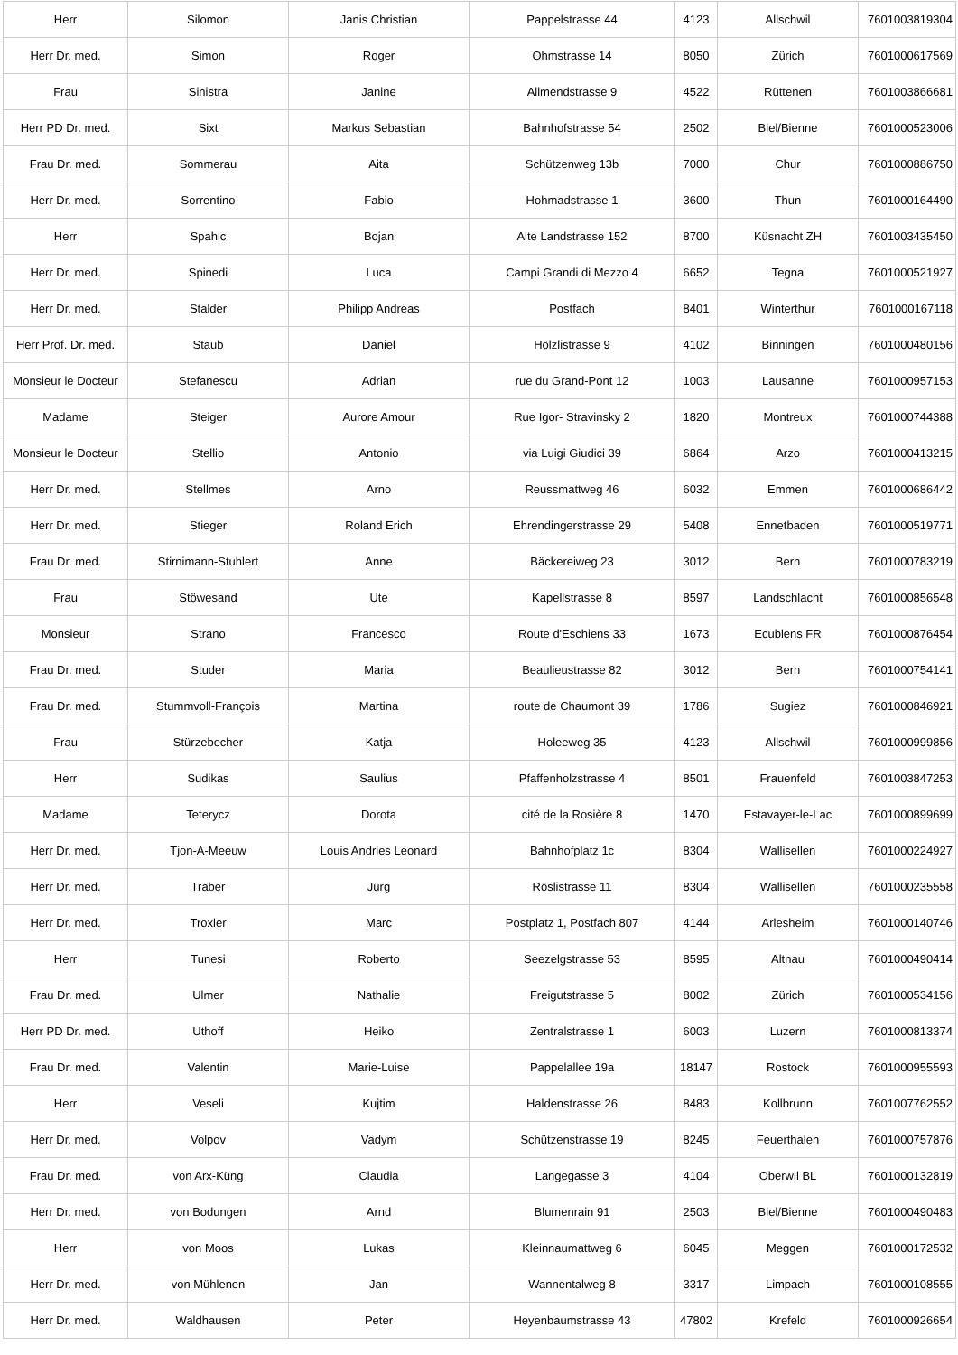| Herr | Silomon | Janis Christian | Pappelstrasse 44 | 4123 | Allschwil | 7601003819304 |
| Herr Dr. med. | Simon | Roger | Ohmstrasse 14 | 8050 | Zürich | 7601000617569 |
| Frau | Sinistra | Janine | Allmendstrasse 9 | 4522 | Rüttenen | 7601003866681 |
| Herr PD Dr. med. | Sixt | Markus Sebastian | Bahnhofstrasse 54 | 2502 | Biel/Bienne | 7601000523006 |
| Frau Dr. med. | Sommerau | Aita | Schützenweg 13b | 7000 | Chur | 7601000886750 |
| Herr Dr. med. | Sorrentino | Fabio | Hohmadstrasse 1 | 3600 | Thun | 7601000164490 |
| Herr | Spahic | Bojan | Alte Landstrasse 152 | 8700 | Küsnacht ZH | 7601003435450 |
| Herr Dr. med. | Spinedi | Luca | Campi Grandi di Mezzo 4 | 6652 | Tegna | 7601000521927 |
| Herr Dr. med. | Stalder | Philipp Andreas | Postfach | 8401 | Winterthur | 7601000167118 |
| Herr Prof. Dr. med. | Staub | Daniel | Hölzlistrasse 9 | 4102 | Binningen | 7601000480156 |
| Monsieur le Docteur | Stefanescu | Adrian | rue du Grand-Pont 12 | 1003 | Lausanne | 7601000957153 |
| Madame | Steiger | Aurore Amour | Rue Igor- Stravinsky 2 | 1820 | Montreux | 7601000744388 |
| Monsieur le Docteur | Stellio | Antonio | via Luigi Giudici 39 | 6864 | Arzo | 7601000413215 |
| Herr Dr. med. | Stellmes | Arno | Reussmattweg 46 | 6032 | Emmen | 7601000686442 |
| Herr Dr. med. | Stieger | Roland Erich | Ehrendingerstrasse 29 | 5408 | Ennetbaden | 7601000519771 |
| Frau Dr. med. | Stirnimann-Stuhlert | Anne | Bäckereiweg 23 | 3012 | Bern | 7601000783219 |
| Frau | Stöwesand | Ute | Kapellstrasse 8 | 8597 | Landschlacht | 7601000856548 |
| Monsieur | Strano | Francesco | Route d'Eschiens 33 | 1673 | Ecublens FR | 7601000876454 |
| Frau Dr. med. | Studer | Maria | Beaulieustrasse 82 | 3012 | Bern | 7601000754141 |
| Frau Dr. med. | Stummvoll-François | Martina | route de Chaumont 39 | 1786 | Sugiez | 7601000846921 |
| Frau | Stürzebecher | Katja | Holeeweg 35 | 4123 | Allschwil | 7601000999856 |
| Herr | Sudikas | Saulius | Pfaffenholzstrasse 4 | 8501 | Frauenfeld | 7601003847253 |
| Madame | Teterycz | Dorota | cité de la Rosière 8 | 1470 | Estavayer-le-Lac | 7601000899699 |
| Herr Dr. med. | Tjon-A-Meeuw | Louis Andries Leonard | Bahnhofplatz 1c | 8304 | Wallisellen | 7601000224927 |
| Herr Dr. med. | Traber | Jürg | Röslistrasse 11 | 8304 | Wallisellen | 7601000235558 |
| Herr Dr. med. | Troxler | Marc | Postplatz 1, Postfach 807 | 4144 | Arlesheim | 7601000140746 |
| Herr | Tunesi | Roberto | Seezelgstrasse 53 | 8595 | Altnau | 7601000490414 |
| Frau Dr. med. | Ulmer | Nathalie | Freigutstrasse 5 | 8002 | Zürich | 7601000534156 |
| Herr PD Dr. med. | Uthoff | Heiko | Zentralstrasse 1 | 6003 | Luzern | 7601000813374 |
| Frau Dr. med. | Valentin | Marie-Luise | Pappelallee 19a | 18147 | Rostock | 7601000955593 |
| Herr | Veseli | Kujtim | Haldenstrasse 26 | 8483 | Kollbrunn | 7601007762552 |
| Herr Dr. med. | Volpov | Vadym | Schützenstrasse 19 | 8245 | Feuerthalen | 7601000757876 |
| Frau Dr. med. | von Arx-Küng | Claudia | Langegasse 3 | 4104 | Oberwil BL | 7601000132819 |
| Herr Dr. med. | von Bodungen | Arnd | Blumenrain 91 | 2503 | Biel/Bienne | 7601000490483 |
| Herr | von Moos | Lukas | Kleinnaumattweg 6 | 6045 | Meggen | 7601000172532 |
| Herr Dr. med. | von Mühlenen | Jan | Wannentalweg 8 | 3317 | Limpach | 7601000108555 |
| Herr Dr. med. | Waldhausen | Peter | Heyenbaumstrasse 43 | 47802 | Krefeld | 7601000926654 |